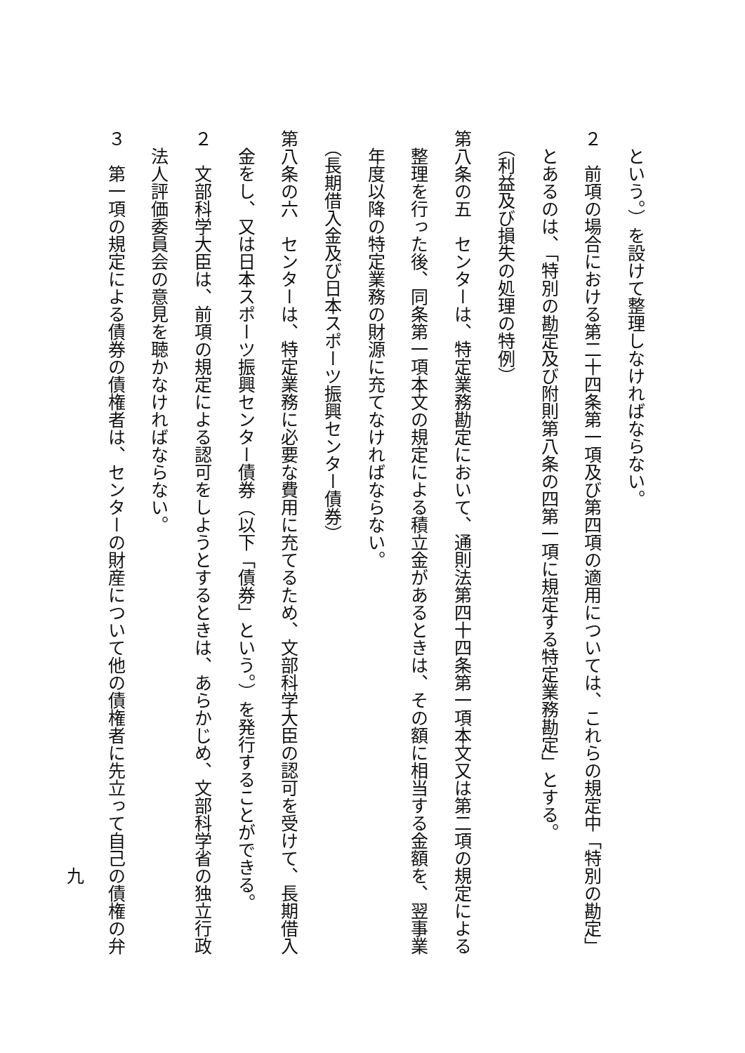という。）を設けて整理しなければならない。
２　前項の場合における第二十四条第一項及び第四項の適用については、これらの規定中「特別の勘定」
　とあるのは、「特別の勘定及び附則第八条の四第一項に規定する特定業務勘定」とする。
　（利益及び損失の処理の特例）
第八条の五　センターは、特定業務勘定において、通則法第四十四条第一項本文又は第二項の規定による
　整理を行った後、同条第一項本文の規定による積立金があるときは、その額に相当する金額を、翌事業
　年度以降の特定業務の財源に充てなければならない。
　（長期借入金及び日本スポーツ振興センター債券）
第八条の六　センターは、特定業務に必要な費用に充てるため、文部科学大臣の認可を受けて、長期借入
　金をし、又は日本スポーツ振興センター債券（以下「債券」という。）を発行することができる。
２　文部科学大臣は、前項の規定による認可をしようとするときは、あらかじめ、文部科学省の独立行政
　法人評価委員会の意見を聴かなければならない。
３　第一項の規定による債券の債権者は、センターの財産について他の債権者に先立って自己の債権の弁
九